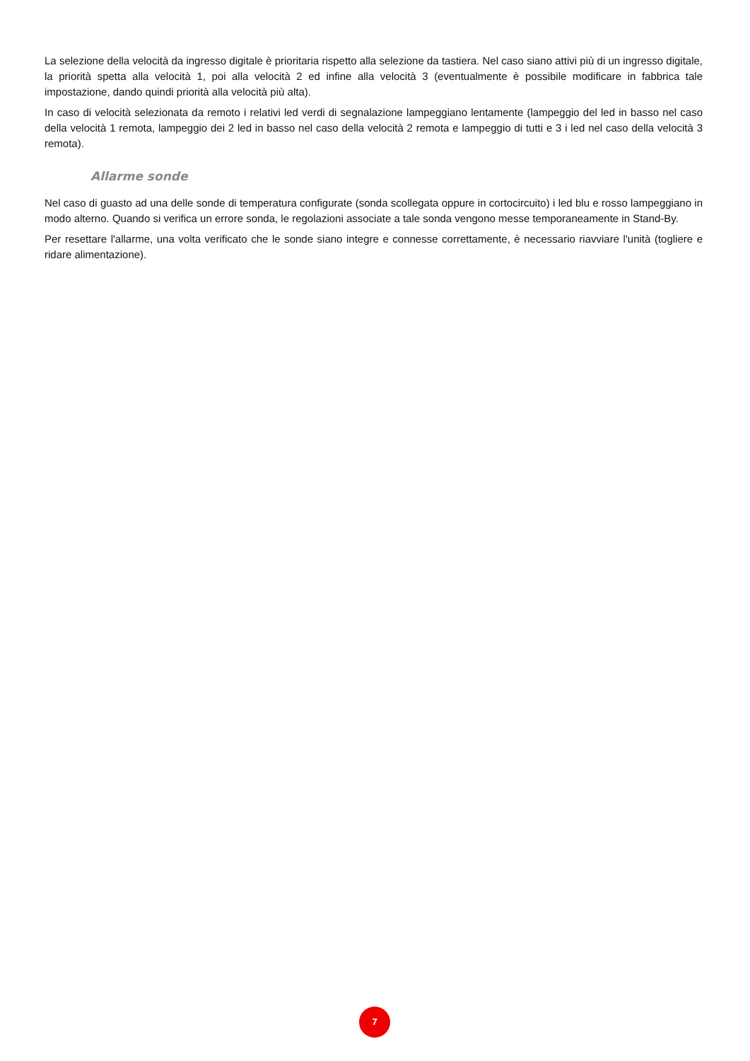La selezione della velocità da ingresso digitale è prioritaria rispetto alla selezione da tastiera. Nel caso siano attivi più di un ingresso digitale, la priorità spetta alla velocità 1, poi alla velocità 2 ed infine alla velocità 3 (eventualmente è possibile modificare in fabbrica tale impostazione, dando quindi priorità alla velocità più alta).
In caso di velocità selezionata da remoto i relativi led verdi di segnalazione lampeggiano lentamente (lampeggio del led in basso nel caso della velocità 1 remota, lampeggio dei 2 led in basso nel caso della velocità 2 remota e lampeggio di tutti e 3 i led nel caso della velocità 3 remota).
Allarme sonde
Nel caso di guasto ad una delle sonde di temperatura configurate (sonda scollegata oppure in cortocircuito) i led blu e rosso lampeggiano in modo alterno. Quando si verifica un errore sonda, le regolazioni associate a tale sonda vengono messe temporaneamente in Stand-By.
Per resettare l'allarme, una volta verificato che le sonde siano integre e connesse correttamente, è necessario riavviare l'unità (togliere e ridare alimentazione).
7